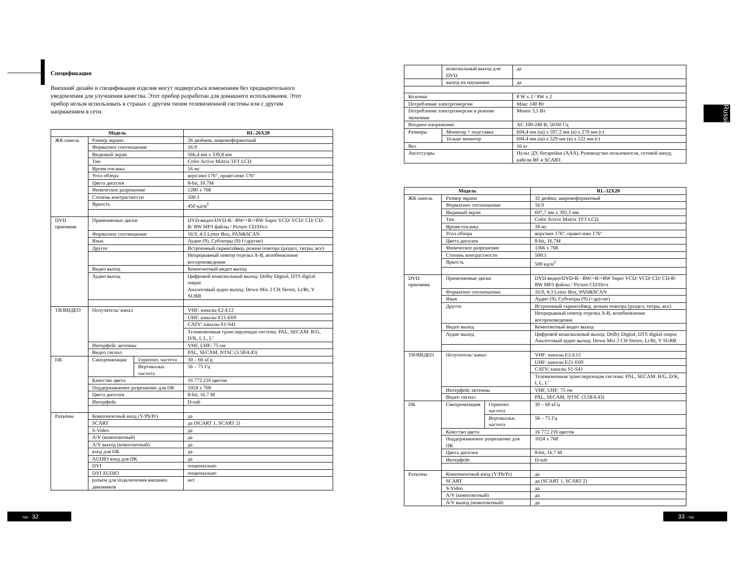Спецификация
Внешний дизайн и спецификация изделия могут подвергаться изменениям без предварительного уведомления для улучшения качества. Этот прибор разработан для домашнего использования. Этот прибор нельзя использовать в странах с другим типом телевизионной системы или с другим напряжением в сети.
| Модель | | | RL-26X20 |
| --- | --- | --- | --- |
| ЖК панель | Размер экрана | | 26 дюймов, широкоформатный |
| | Форматное соотношение | | 16:9 |
| | Видимый экран | | 566,4 мм x 339,8 мм |
| | Тип | | Color Active Matrix TFT LCD |
| | Время отклика | | 16 мс |
| | Угол обзора | | верх\низ 176°, право\лево 176° |
| | Цвета дисплея | | 8-bit, 16.7M |
| | Физическое разрешение | | 1280 x 768 |
| | Степень контрастности | | 500:1 |
| | Яркость | | 450 кд/м<sup>2</sup> |
| DVD приемник | Применяемые диски | | DVD-видео/DVD-R/ -RW/+R/+RW Super VCD/ VCD/ CD/ CD-R/ RW MP3 файлы / Picture CD/Divx |
| | Форматное соотношение | | 16:9, 4:3 Letter Box, PAN&SCAN |
| | Язык | | Аудио (9), Субтитры (9) (+другие) |
| | Другое | | Встроенный скринсейвер, режим повтора (раздел, титры, все) |
| | | | Непрерывный повтор отрезка A-B, возобновление воспроизведения |
| | Видео выход | | Композитный видео выход |
| | Аудио выход | | Цифровой коаксиальный выход: Dolby Digital, DTS digital output Аналоговый аудио выход: Down Mix 2 CH Stereo, Lt/Rt, V SURR |
| ТВ/ВИДЕО | Получатель/ канал | | VHF: каналы E2-E12 |
| | | | UHF: каналы E21-E69 |
| | | | CATV: каналы S1-S41 |
| | | | Телевизионная транслирующая система: PAL, SECAM: B/G, D/K, I, L, L’ |
| | Интерфейс антенны | | VHF, UHF: 75 ом |
| | Видео сигнал | | PAL, SECAM, NTSC (3.58/4.43) |
| ПК | Синхронизация | Горизонт. частота | 30 – 60 кГц |
| | | Вертикальн. частота | 56 – 75 Гц |
| | Качество цвета | | 16 772 216 цветов |
| | Поддерживаемое разрешение для ПК | | 1024 x 768 |
| | Цвета дисплея | | 8-bit, 16.7 M |
| | Интерфейс | | D-sub |
| Разъемы | Компонентный вход (Y/Pb/Pr) | | да |
| | SCART | | да (SCART 1, SCART 2) |
| | S-Video | | да |
| | A/V (композитный) | | да |
| | A/V выход (композитный) | | да |
| | вход для ПК | | да |
| | AUDIO вход для ПК | | да |
| | DVI | | опционально |
| | DVI AUDIO | | опционально |
| | разъем для подключения внешних динамиков | | нет |
rus - 32
| | коаксиальный выход для DVD | | да |
| | выход на наушники | | да |
| Колонки | | | 8 W x 2 / 8W x 2 |
| Потребление электроэнергии | | | Макс 140 Вт |
| Потребление электроэнергии в режиме экономии | | | Менее 3,5 Вт |
| Входное напряжение | | | AC 100-240 B, 50/60 Гц |
| Размеры | | Монитор + подставка | 694.4 мм (ш) x 597.2 мм (в) x 270 мм (г) |
| | | Только монитор | 694.4 мм (ш) x 529 мм (в) x 122 мм (г) |
| Вес | | | 16 кг |
| Аксессуары | | | Пульт ДУ, батарейки (AAA), Руководство пользователя, сетевой шнур, кабели RF и SCART. |
| Модель | | | RL-32X20 |
| --- | --- | --- | --- |
| ЖК панель | Размер экрана | | 32 дюйма, широкоформатный |
| | Форматное соотношение | | 16:9 |
| | Видимый экран | | 697,7 мм x 392,3 мм |
| | Тип | | Color Active Matrix TFT LCD |
| | Время отклика | | 18 мс |
| | Угол обзора | | верх\низ 176°, право\лево 176° |
| | Цвета дисплея | | 8-bit, 16.7M |
| | Физическое разрешение | | 1366 x 768 |
| | Степень контрастности | | 500:1 |
| | Яркость | | 500 кд/м<sup>2</sup> |
| DVD приемник | Применяемые диски | | DVD-видео/DVD-R/ -RW/+R/+RW Super VCD/ VCD/ CD/ CD-R/ RW MP3 файлы / Picture CD/Divx |
| | Форматное соотношение | | 16:9, 4:3 Letter Box, PAN&SCAN |
| | Язык | | Аудио (9), Субтитры (9) (+другие) |
| | Другое | | Встроенный скринсейвер, режим повтора (раздел, титры, все) |
| | | | Непрерывный повтор отрезка A-B, возобновление воспроизведения |
| | Видео выход | | Композитный видео выход |
| | Аудио выход | | Цифровой коаксиальный выход: Dolby Digital, DTS digital output Аналоговый аудио выход: Down Mix 2 CH Stereo, Lt/Rt, V SURR |
| ТВ/ВИДЕО | Получатель/ канал | | VHF: каналы E2-E12 |
| | | | UHF: каналы E21-E69 |
| | | | CATV: каналы S1-S41 |
| | | | Телевизионная транслирующая система: PAL, SECAM: B/G, D/K, I, L, L’ |
| | Интерфейс антенны | | VHF, UHF: 75 ом |
| | Видео сигнал | | PAL, SECAM, NTSC (3.58/4.43) |
| ПК | Синхронизация | Горизонт. частота | 30 – 60 кГц |
| | | Вертикальн. частота | 56 – 75 Гц |
| | Качество цвета | | 16 772 216 цветов |
| | Поддерживаемое разрешение для ПК | | 1024 x 768 |
| | Цвета дисплея | | 8-bit, 16.7 M |
| | Интерфейс | | D-sub |
| Разъемы | Компонентный вход (Y/Pb/Pr) | | да |
| | SCART | | да (SCART 1, SCART 2) |
| | S-Video | | да |
| | A/V (композитный) | | да |
| | A/V выход (композитный) | | да |
33 - rus
Russian